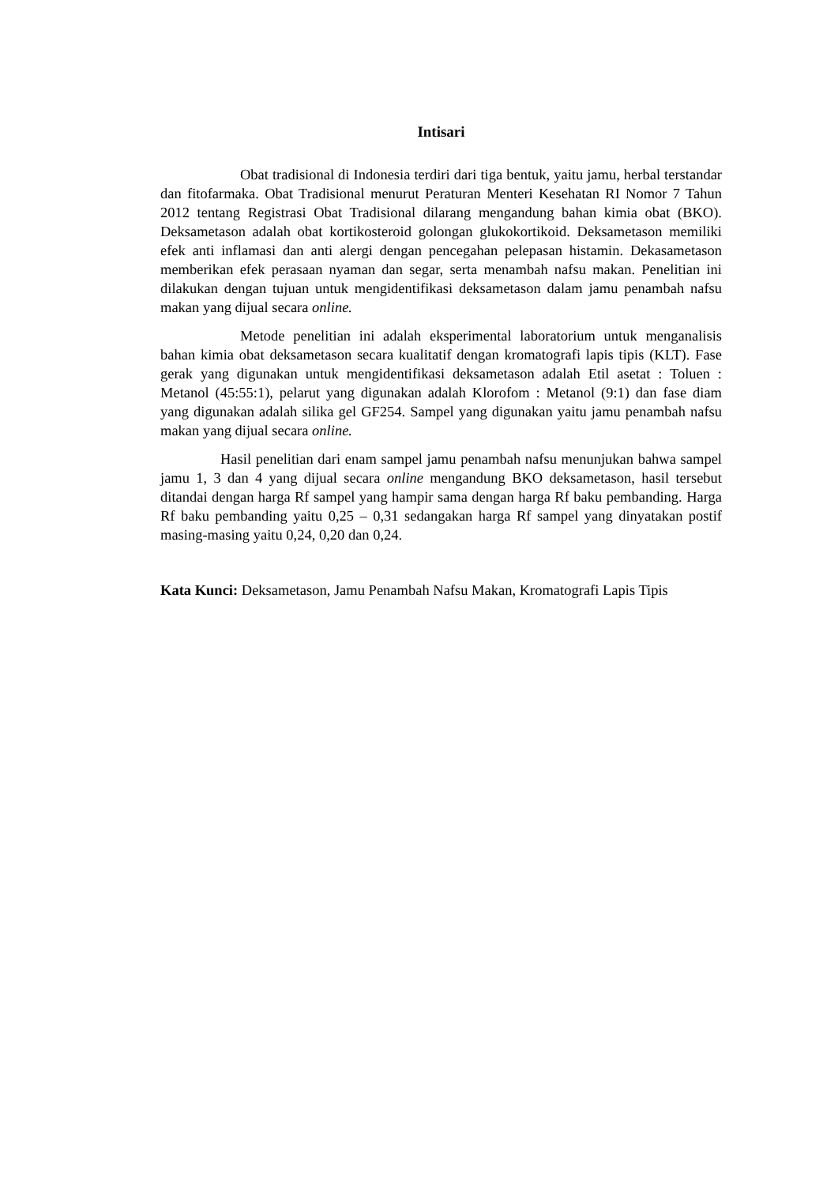Intisari
Obat tradisional di Indonesia terdiri dari tiga bentuk, yaitu jamu, herbal terstandar dan fitofarmaka. Obat Tradisional menurut Peraturan Menteri Kesehatan RI Nomor 7 Tahun 2012 tentang Registrasi Obat Tradisional dilarang mengandung bahan kimia obat (BKO). Deksametason adalah obat kortikosteroid golongan glukokortikoid. Deksametason memiliki efek anti inflamasi dan anti alergi dengan pencegahan pelepasan histamin. Dekasametason memberikan efek perasaan nyaman dan segar, serta menambah nafsu makan. Penelitian ini dilakukan dengan tujuan untuk mengidentifikasi deksametason dalam jamu penambah nafsu makan yang dijual secara online.
Metode penelitian ini adalah eksperimental laboratorium untuk menganalisis bahan kimia obat deksametason secara kualitatif dengan kromatografi lapis tipis (KLT). Fase gerak yang digunakan untuk mengidentifikasi deksametason adalah Etil asetat : Toluen : Metanol (45:55:1), pelarut yang digunakan adalah Klorofom : Metanol (9:1) dan fase diam yang digunakan adalah silika gel GF254. Sampel yang digunakan yaitu jamu penambah nafsu makan yang dijual secara online.
Hasil penelitian dari enam sampel jamu penambah nafsu menunjukan bahwa sampel jamu 1, 3 dan 4 yang dijual secara online mengandung BKO deksametason, hasil tersebut ditandai dengan harga Rf sampel yang hampir sama dengan harga Rf baku pembanding. Harga Rf baku pembanding yaitu 0,25 – 0,31 sedangakan harga Rf sampel yang dinyatakan postif masing-masing yaitu 0,24, 0,20 dan 0,24.
Kata Kunci: Deksametason, Jamu Penambah Nafsu Makan, Kromatografi Lapis Tipis